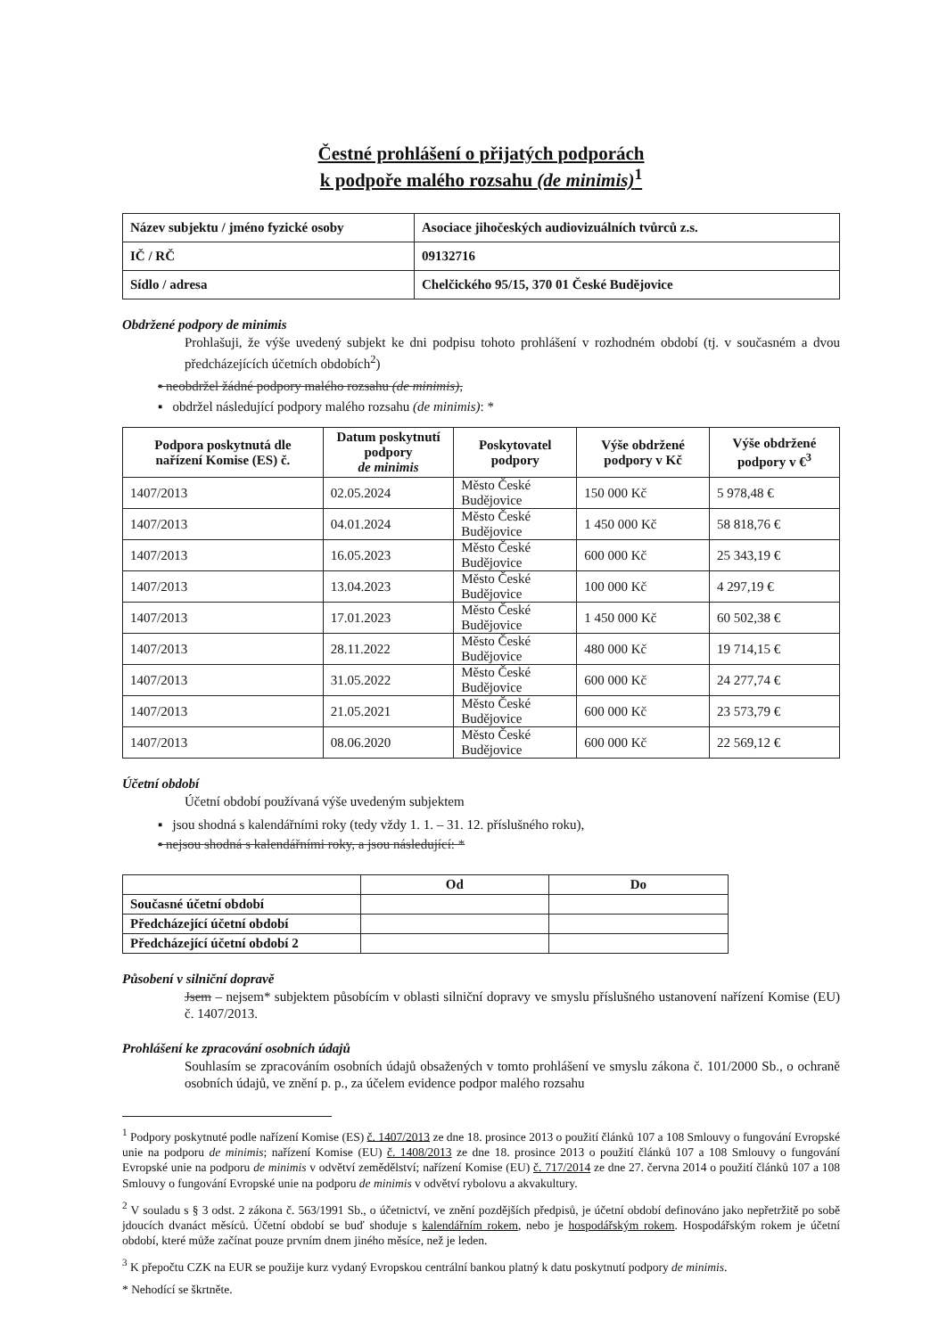Čestné prohlášení o přijatých podporách
k podpoře malého rozsahu (de minimis)<sup>1</sup>
| Název subjektu / jméno fyzické osoby | Asociace jihočeských audiovizuálních tvůrců z.s. |
| IČ / RČ | 09132716 |
| Sídlo / adresa | Chelčického 95/15, 370 01 České Budějovice |
Obdržené podpory de minimis
Prohlašuji, že výše uvedený subjekt ke dni podpisu tohoto prohlášení v rozhodném období (tj. v současném a dvou předcházejících účetních obdobích<sup>2</sup>)
▪ neobdržel žádné podpory malého rozsahu (de minimis),
▪ obdržel následující podpory malého rozsahu (de minimis): *
| Podpora poskytnutá dle nařízení Komise (ES) č. | Datum poskytnutí podpory de minimis | Poskytovatel podpory | Výše obdržené podpory v Kč | Výše obdržené podpory v €<sup>3</sup> |
| --- | --- | --- | --- | --- |
| 1407/2013 | 02.05.2024 | Město České Budějovice | 150 000 Kč | 5 978,48 € |
| 1407/2013 | 04.01.2024 | Město České Budějovice | 1 450 000 Kč | 58 818,76 € |
| 1407/2013 | 16.05.2023 | Město České Budějovice | 600 000 Kč | 25 343,19 € |
| 1407/2013 | 13.04.2023 | Město České Budějovice | 100 000 Kč | 4 297,19 € |
| 1407/2013 | 17.01.2023 | Město České Budějovice | 1 450 000 Kč | 60 502,38 € |
| 1407/2013 | 28.11.2022 | Město České Budějovice | 480 000 Kč | 19 714,15 € |
| 1407/2013 | 31.05.2022 | Město České Budějovice | 600 000 Kč | 24 277,74 € |
| 1407/2013 | 21.05.2021 | Město České Budějovice | 600 000 Kč | 23 573,79 € |
| 1407/2013 | 08.06.2020 | Město České Budějovice | 600 000 Kč | 22 569,12 € |
Účetní období
Účetní období používaná výše uvedeným subjektem
▪ jsou shodná s kalendářními roky (tedy vždy 1. 1. – 31. 12. příslušného roku),
▪ nejsou shodná s kalendářními roky, a jsou následující: *
| | Od | Do |
| --- | --- | --- |
| Současné účetní období | | |
| Předcházející účetní období | | |
| Předcházející účetní období 2 | | |
Působení v silniční dopravě
Jsem – nejsem* subjektem působícím v oblasti silniční dopravy ve smyslu příslušného ustanovení nařízení Komise (EU) č. 1407/2013.
Prohlášení ke zpracování osobních údajů
Souhlasím se zpracováním osobních údajů obsažených v tomto prohlášení ve smyslu zákona č. 101/2000 Sb., o ochraně osobních údajů, ve znění p. p., za účelem evidence podpor malého rozsahu
<sup>1</sup> Podpory poskytnuté podle nařízení Komise (ES) č. 1407/2013 ze dne 18. prosince 2013 o použití článků 107 a 108 Smlouvy o fungování Evropské unie na podporu de minimis; nařízení Komise (EU) č. 1408/2013 ze dne 18. prosince 2013 o použití článků 107 a 108 Smlouvy o fungování Evropské unie na podporu de minimis v odvětví zemědělství; nařízení Komise (EU) č. 717/2014 ze dne 27. června 2014 o použití článků 107 a 108 Smlouvy o fungování Evropské unie na podporu de minimis v odvětví rybolovu a akvakultury.
<sup>2</sup> V souladu s § 3 odst. 2 zákona č. 563/1991 Sb., o účetnictví, ve znění pozdějších předpisů, je účetní období definováno jako nepřetržitě po sobě jdoucích dvanáct měsíců. Účetní období se buď shoduje s kalendářním rokem, nebo je hospodářským rokem. Hospodářským rokem je účetní období, které může začínat pouze prvním dnem jiného měsíce, než je leden.
<sup>3</sup> K přepočtu CZK na EUR se použije kurz vydaný Evropskou centrální bankou platný k datu poskytnutí podpory de minimis.
* Nehodící se škrtněte.